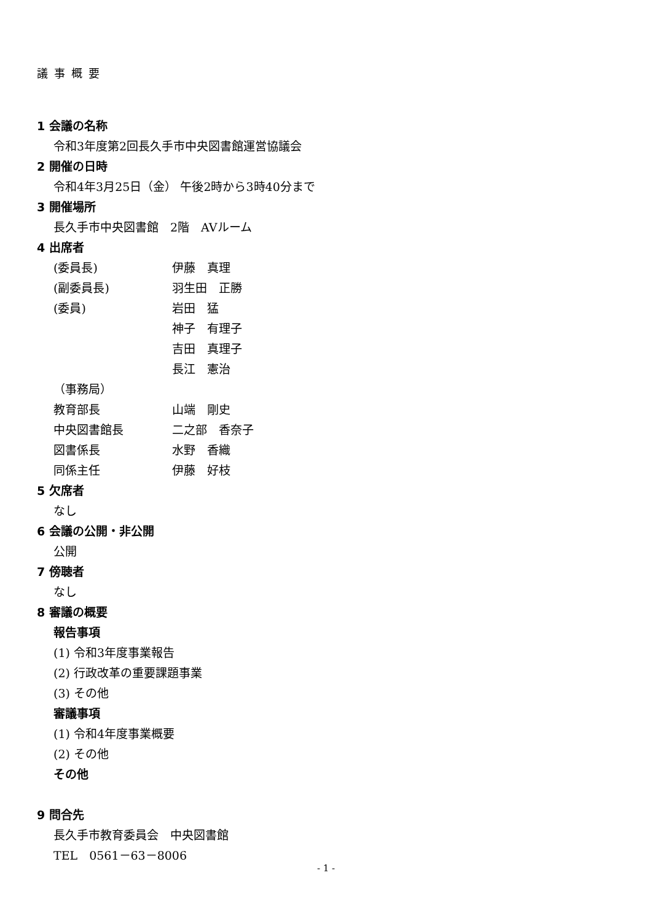議事概要
1 会議の名称
令和3年度第2回長久手市中央図書館運営協議会
2 開催の日時
令和4年3月25日（金） 午後2時から3時40分まで
3 開催場所
長久手市中央図書館　2階　AVルーム
4 出席者
(委員長) 伊藤　真理
(副委員長) 羽生田　正勝
(委員) 岩田　猛
神子　有理子
吉田　真理子
長江　憲治
（事務局）
教育部長 山端　剛史
中央図書館長 二之部　香奈子
図書係長 水野　香織
同係主任 伊藤　好枝
5 欠席者
なし
6 会議の公開・非公開
公開
7 傍聴者
なし
8 審議の概要
報告事項
(1) 令和3年度事業報告
(2) 行政改革の重要課題事業
(3) その他
審議事項
(1) 令和4年度事業概要
(2) その他
その他
9 問合先
長久手市教育委員会　中央図書館
TEL　0561－63－8006
- 1 -